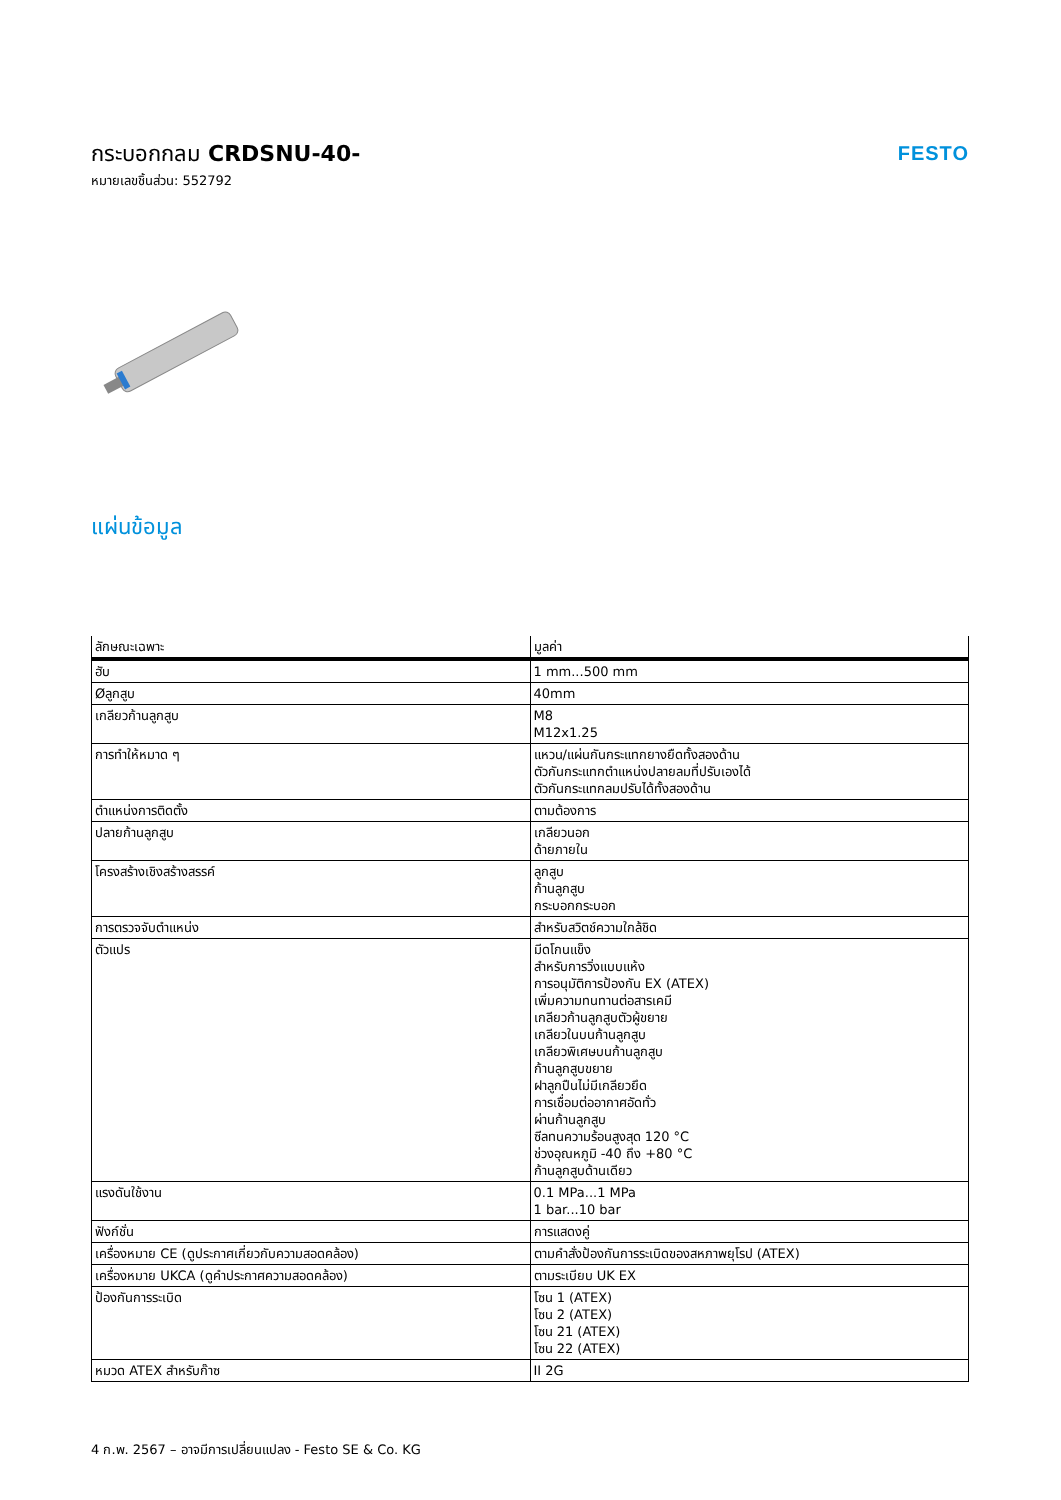กระบอกกลม CRDSNU-40-
หมายเลขชิ้นส่วน: 552792
FESTO
แผ่นข้อมูล
| ลักษณะเฉพาะ | มูลค่า |
| --- | --- |
| ฮับ | 1 mm...500 mm |
| Øลูกสูบ | 40mm |
| เกลียวก้านลูกสูบ | M8 M12x1.25 |
| การทำให้หมาด ๆ | แหวน/แผ่นกันกระแทกยางยืดทั้งสองด้าน ตัวกันกระแทกตำแหน่งปลายลมที่ปรับเองได้ ตัวกันกระแทกลมปรับได้ทั้งสองด้าน |
| ตำแหน่งการติดตั้ง | ตามต้องการ |
| ปลายก้านลูกสูบ | เกลียวนอก ด้ายภายใน |
| โครงสร้างเชิงสร้างสรรค์ | ลูกสูบ ก้านลูกสูบ กระบอกกระบอก |
| การตรวจจับตำแหน่ง | สำหรับสวิตช์ความใกล้ชิด |
| ตัวแปร | มีดโกนแข็ง สำหรับการวิ่งแบบแห้ง การอนุมัติการป้องกัน EX (ATEX) เพิ่มความทนทานต่อสารเคมี เกลียวก้านลูกสูบตัวผู้ขยาย เกลียวในบนก้านลูกสูบ เกลียวพิเศษบนก้านลูกสูบ ก้านลูกสูบขยาย ฝาลูกปืนไม่มีเกลียวยึด การเชื่อมต่ออากาศอัดทั่ว ผ่านก้านลูกสูบ ซีลทนความร้อนสูงสุด 120 °C ช่วงอุณหภูมิ -40 ถึง +80 °C ก้านลูกสูบด้านเดียว |
| แรงดันใช้งาน | 0.1 MPa...1 MPa 1 bar...10 bar |
| ฟังก์ชั่น | การแสดงคู่ |
| เครื่องหมาย CE (ดูประกาศเกี่ยวกับความสอดคล้อง) | ตามคำสั่งป้องกันการระเบิดของสหภาพยุโรป (ATEX) |
| เครื่องหมาย UKCA (ดูคำประกาศความสอดคล้อง) | ตามระเบียบ UK EX |
| ป้องกันการระเบิด | โซน 1 (ATEX) โซน 2 (ATEX) โซน 21 (ATEX) โซน 22 (ATEX) |
| หมวด ATEX สำหรับก๊าซ | II 2G |
4 ก.พ. 2567 – อาจมีการเปลี่ยนแปลง - Festo SE & Co. KG